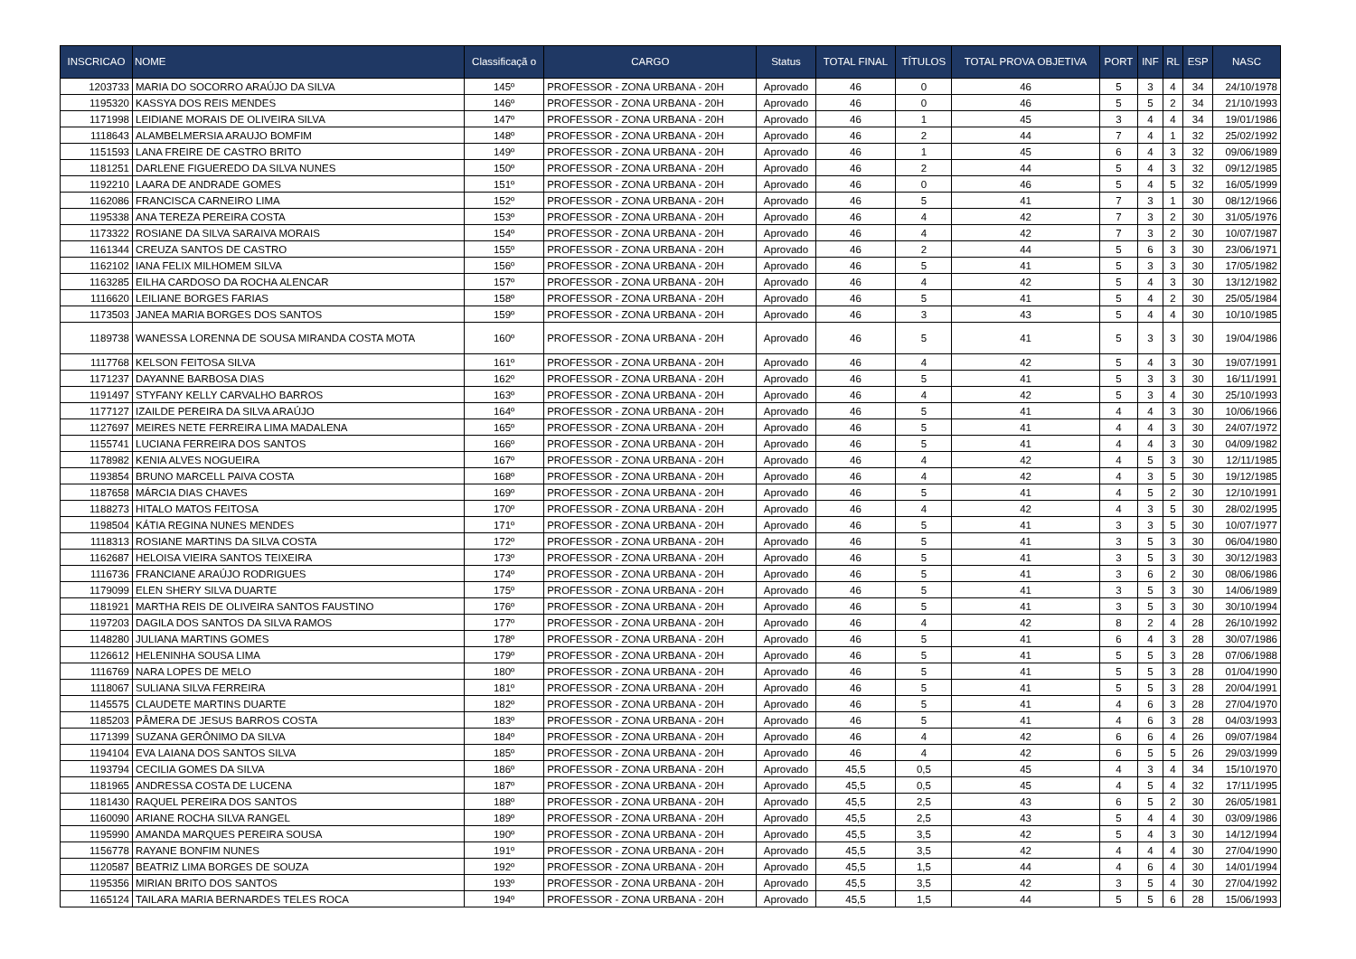| INSCRICAO | NOME | Classificaçã o | CARGO | Status | TOTAL FINAL | TÍTULOS | TOTAL PROVA OBJETIVA | PORT | INF | RL | ESP | NASC |
| --- | --- | --- | --- | --- | --- | --- | --- | --- | --- | --- | --- | --- |
| 1203733 | MARIA DO SOCORRO ARAÚJO DA SILVA | 145º | PROFESSOR - ZONA URBANA - 20H | Aprovado | 46 | 0 | 46 | 5 | 3 | 4 | 34 | 24/10/1978 |
| 1195320 | KASSYA DOS REIS MENDES | 146º | PROFESSOR - ZONA URBANA - 20H | Aprovado | 46 | 0 | 46 | 5 | 5 | 2 | 34 | 21/10/1993 |
| 1171998 | LEIDIANE MORAIS DE OLIVEIRA SILVA | 147º | PROFESSOR - ZONA URBANA - 20H | Aprovado | 46 | 1 | 45 | 3 | 4 | 4 | 34 | 19/01/1986 |
| 1118643 | ALAMBELMERSIA ARAUJO BOMFIM | 148º | PROFESSOR - ZONA URBANA - 20H | Aprovado | 46 | 2 | 44 | 7 | 4 | 1 | 32 | 25/02/1992 |
| 1151593 | LANA FREIRE DE CASTRO BRITO | 149º | PROFESSOR - ZONA URBANA - 20H | Aprovado | 46 | 1 | 45 | 6 | 4 | 3 | 32 | 09/06/1989 |
| 1181251 | DARLENE FIGUEREDO DA SILVA NUNES | 150º | PROFESSOR - ZONA URBANA - 20H | Aprovado | 46 | 2 | 44 | 5 | 4 | 3 | 32 | 09/12/1985 |
| 1192210 | LAARA DE ANDRADE GOMES | 151º | PROFESSOR - ZONA URBANA - 20H | Aprovado | 46 | 0 | 46 | 5 | 4 | 5 | 32 | 16/05/1999 |
| 1162086 | FRANCISCA CARNEIRO LIMA | 152º | PROFESSOR - ZONA URBANA - 20H | Aprovado | 46 | 5 | 41 | 7 | 3 | 1 | 30 | 08/12/1966 |
| 1195338 | ANA TEREZA PEREIRA COSTA | 153º | PROFESSOR - ZONA URBANA - 20H | Aprovado | 46 | 4 | 42 | 7 | 3 | 2 | 30 | 31/05/1976 |
| 1173322 | ROSIANE DA SILVA SARAIVA MORAIS | 154º | PROFESSOR - ZONA URBANA - 20H | Aprovado | 46 | 4 | 42 | 7 | 3 | 2 | 30 | 10/07/1987 |
| 1161344 | CREUZA SANTOS DE CASTRO | 155º | PROFESSOR - ZONA URBANA - 20H | Aprovado | 46 | 2 | 44 | 5 | 6 | 3 | 30 | 23/06/1971 |
| 1162102 | IANA FELIX MILHOMEM SILVA | 156º | PROFESSOR - ZONA URBANA - 20H | Aprovado | 46 | 5 | 41 | 5 | 3 | 3 | 30 | 17/05/1982 |
| 1163285 | EILHA CARDOSO DA ROCHA ALENCAR | 157º | PROFESSOR - ZONA URBANA - 20H | Aprovado | 46 | 4 | 42 | 5 | 4 | 3 | 30 | 13/12/1982 |
| 1116620 | LEILIANE BORGES FARIAS | 158º | PROFESSOR - ZONA URBANA - 20H | Aprovado | 46 | 5 | 41 | 5 | 4 | 2 | 30 | 25/05/1984 |
| 1173503 | JANEA MARIA BORGES DOS SANTOS | 159º | PROFESSOR - ZONA URBANA - 20H | Aprovado | 46 | 3 | 43 | 5 | 4 | 4 | 30 | 10/10/1985 |
| 1189738 | WANESSA LORENNA DE SOUSA MIRANDA COSTA MOTA | 160º | PROFESSOR - ZONA URBANA - 20H | Aprovado | 46 | 5 | 41 | 5 | 3 | 3 | 30 | 19/04/1986 |
| 1117768 | KELSON FEITOSA SILVA | 161º | PROFESSOR - ZONA URBANA - 20H | Aprovado | 46 | 4 | 42 | 5 | 4 | 3 | 30 | 19/07/1991 |
| 1171237 | DAYANNE BARBOSA DIAS | 162º | PROFESSOR - ZONA URBANA - 20H | Aprovado | 46 | 5 | 41 | 5 | 3 | 3 | 30 | 16/11/1991 |
| 1191497 | STYFANY KELLY CARVALHO BARROS | 163º | PROFESSOR - ZONA URBANA - 20H | Aprovado | 46 | 4 | 42 | 5 | 3 | 4 | 30 | 25/10/1993 |
| 1177127 | IZAILDE PEREIRA DA SILVA ARAÚJO | 164º | PROFESSOR - ZONA URBANA - 20H | Aprovado | 46 | 5 | 41 | 4 | 4 | 3 | 30 | 10/06/1966 |
| 1127697 | MEIRES NETE FERREIRA LIMA MADALENA | 165º | PROFESSOR - ZONA URBANA - 20H | Aprovado | 46 | 5 | 41 | 4 | 4 | 3 | 30 | 24/07/1972 |
| 1155741 | LUCIANA FERREIRA DOS SANTOS | 166º | PROFESSOR - ZONA URBANA - 20H | Aprovado | 46 | 5 | 41 | 4 | 4 | 3 | 30 | 04/09/1982 |
| 1178982 | KENIA ALVES NOGUEIRA | 167º | PROFESSOR - ZONA URBANA - 20H | Aprovado | 46 | 4 | 42 | 4 | 5 | 3 | 30 | 12/11/1985 |
| 1193854 | BRUNO MARCELL PAIVA COSTA | 168º | PROFESSOR - ZONA URBANA - 20H | Aprovado | 46 | 4 | 42 | 4 | 3 | 5 | 30 | 19/12/1985 |
| 1187658 | MÁRCIA DIAS CHAVES | 169º | PROFESSOR - ZONA URBANA - 20H | Aprovado | 46 | 5 | 41 | 4 | 5 | 2 | 30 | 12/10/1991 |
| 1188273 | HITALO MATOS FEITOSA | 170º | PROFESSOR - ZONA URBANA - 20H | Aprovado | 46 | 4 | 42 | 4 | 3 | 5 | 30 | 28/02/1995 |
| 1198504 | KÁTIA REGINA NUNES MENDES | 171º | PROFESSOR - ZONA URBANA - 20H | Aprovado | 46 | 5 | 41 | 3 | 3 | 5 | 30 | 10/07/1977 |
| 1118313 | ROSIANE MARTINS DA SILVA COSTA | 172º | PROFESSOR - ZONA URBANA - 20H | Aprovado | 46 | 5 | 41 | 3 | 5 | 3 | 30 | 06/04/1980 |
| 1162687 | HELOISA VIEIRA SANTOS TEIXEIRA | 173º | PROFESSOR - ZONA URBANA - 20H | Aprovado | 46 | 5 | 41 | 3 | 5 | 3 | 30 | 30/12/1983 |
| 1116736 | FRANCIANE ARAÚJO RODRIGUES | 174º | PROFESSOR - ZONA URBANA - 20H | Aprovado | 46 | 5 | 41 | 3 | 6 | 2 | 30 | 08/06/1986 |
| 1179099 | ELEN SHERY SILVA DUARTE | 175º | PROFESSOR - ZONA URBANA - 20H | Aprovado | 46 | 5 | 41 | 3 | 5 | 3 | 30 | 14/06/1989 |
| 1181921 | MARTHA REIS DE OLIVEIRA SANTOS FAUSTINO | 176º | PROFESSOR - ZONA URBANA - 20H | Aprovado | 46 | 5 | 41 | 3 | 5 | 3 | 30 | 30/10/1994 |
| 1197203 | DAGILA DOS SANTOS DA SILVA RAMOS | 177º | PROFESSOR - ZONA URBANA - 20H | Aprovado | 46 | 4 | 42 | 8 | 2 | 4 | 28 | 26/10/1992 |
| 1148280 | JULIANA MARTINS GOMES | 178º | PROFESSOR - ZONA URBANA - 20H | Aprovado | 46 | 5 | 41 | 6 | 4 | 3 | 28 | 30/07/1986 |
| 1126612 | HELENINHA SOUSA LIMA | 179º | PROFESSOR - ZONA URBANA - 20H | Aprovado | 46 | 5 | 41 | 5 | 5 | 3 | 28 | 07/06/1988 |
| 1116769 | NARA LOPES DE MELO | 180º | PROFESSOR - ZONA URBANA - 20H | Aprovado | 46 | 5 | 41 | 5 | 5 | 3 | 28 | 01/04/1990 |
| 1118067 | SULIANA SILVA FERREIRA | 181º | PROFESSOR - ZONA URBANA - 20H | Aprovado | 46 | 5 | 41 | 5 | 5 | 3 | 28 | 20/04/1991 |
| 1145575 | CLAUDETE MARTINS DUARTE | 182º | PROFESSOR - ZONA URBANA - 20H | Aprovado | 46 | 5 | 41 | 4 | 6 | 3 | 28 | 27/04/1970 |
| 1185203 | PÂMERA DE JESUS BARROS COSTA | 183º | PROFESSOR - ZONA URBANA - 20H | Aprovado | 46 | 5 | 41 | 4 | 6 | 3 | 28 | 04/03/1993 |
| 1171399 | SUZANA GERÔNIMO DA SILVA | 184º | PROFESSOR - ZONA URBANA - 20H | Aprovado | 46 | 4 | 42 | 6 | 6 | 4 | 26 | 09/07/1984 |
| 1194104 | EVA LAIANA DOS SANTOS SILVA | 185º | PROFESSOR - ZONA URBANA - 20H | Aprovado | 46 | 4 | 42 | 6 | 5 | 5 | 26 | 29/03/1999 |
| 1193794 | CECILIA GOMES DA SILVA | 186º | PROFESSOR - ZONA URBANA - 20H | Aprovado | 45,5 | 0,5 | 45 | 4 | 3 | 4 | 34 | 15/10/1970 |
| 1181965 | ANDRESSA COSTA DE LUCENA | 187º | PROFESSOR - ZONA URBANA - 20H | Aprovado | 45,5 | 0,5 | 45 | 4 | 5 | 4 | 32 | 17/11/1995 |
| 1181430 | RAQUEL PEREIRA DOS SANTOS | 188º | PROFESSOR - ZONA URBANA - 20H | Aprovado | 45,5 | 2,5 | 43 | 6 | 5 | 2 | 30 | 26/05/1981 |
| 1160090 | ARIANE ROCHA SILVA RANGEL | 189º | PROFESSOR - ZONA URBANA - 20H | Aprovado | 45,5 | 2,5 | 43 | 5 | 4 | 4 | 30 | 03/09/1986 |
| 1195990 | AMANDA MARQUES PEREIRA SOUSA | 190º | PROFESSOR - ZONA URBANA - 20H | Aprovado | 45,5 | 3,5 | 42 | 5 | 4 | 3 | 30 | 14/12/1994 |
| 1156778 | RAYANE BONFIM NUNES | 191º | PROFESSOR - ZONA URBANA - 20H | Aprovado | 45,5 | 3,5 | 42 | 4 | 4 | 4 | 30 | 27/04/1990 |
| 1120587 | BEATRIZ LIMA BORGES DE SOUZA | 192º | PROFESSOR - ZONA URBANA - 20H | Aprovado | 45,5 | 1,5 | 44 | 4 | 6 | 4 | 30 | 14/01/1994 |
| 1195356 | MIRIAN BRITO DOS SANTOS | 193º | PROFESSOR - ZONA URBANA - 20H | Aprovado | 45,5 | 3,5 | 42 | 3 | 5 | 4 | 30 | 27/04/1992 |
| 1165124 | TAILARA MARIA BERNARDES TELES ROCA | 194º | PROFESSOR - ZONA URBANA - 20H | Aprovado | 45,5 | 1,5 | 44 | 5 | 5 | 6 | 28 | 15/06/1993 |